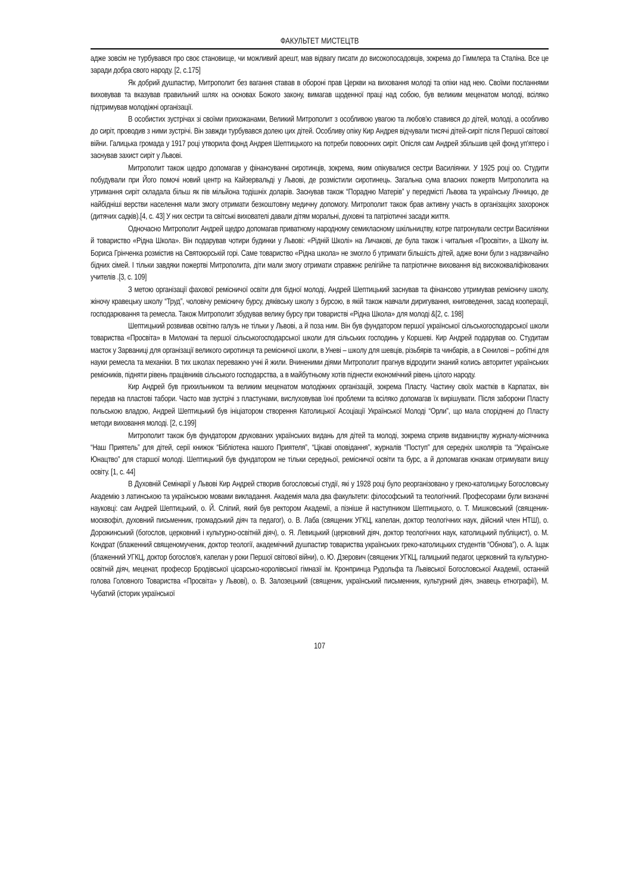ФАКУЛЬТЕТ МИСТЕЦТВ
адже зовсім не турбувався про своє становище, чи можливий арешт, мав відвагу писати до високопосадовців, зокрема до Гіммлера та Сталіна. Все це заради добра свого народу. [2, с.175]
Як добрий душпастир, Митрополит без вагання ставав в обороні прав Церкви на виховання молоді та опіки над нею. Своїми посланнями виховував та вказував правильний шлях на основах Божого закону, вимагав щоденної праці над собою, був великим меценатом молоді, всіляко підтримував молодіжні організації.
В особистих зустрічах зі своїми прихожанами, Великий Митрополит з особливою увагою та любов'ю ставився до дітей, молоді, а особливо до сиріт, проводив з ними зустрічі. Він завжди турбувався долею цих дітей. Особливу опіку Кир Андрея відчували тисячі дітей-сиріт після Першої світової війни. Галицька громада у 1917 році утворила фонд Андрея Шептицького на потреби повоєнних сиріт. Опісля сам Андрей збільшив цей фонд уп'ятеро і заснував захист сиріт у Львові.
Митрополит також щедро допомагав у фінансуванні сиротинців, зокрема, яким опікувалися сестри Василіянки. У 1925 році оо. Студити побудували при Його помочі новий центр на Кайзервальді у Львові, де розмістили сиротинець. Загальна сума власних пожертв Митрополита на утримання сиріт складала більш як пів мільйона тодішніх доларів. Заснував також “Порадню Матерів” у передмісті Львова та українську Лічницю, де найбідніші верстви населення мали змогу отримати безкоштовну медичну допомогу. Митрополит також брав активну участь в організаціях захоронок (дитячих садків).[4, с. 43] У них сестри та світські вихователі давали дітям моральні, духовні та патріотичні засади життя.
Одночасно Митрополит Андрей щедро допомагав приватному народному семикласному шкільництву, котре патронували сестри Василіянки й товариство «Рідна Школа». Він подарував чотири будинки у Львові: «Рідній Школі» на Личакові, де була також і читальня «Просвіти», а Школу ім. Бориса Грінченка розмістив на Святоюрській горі. Саме товариство «Рідна школа» не змогло б утримати більшість дітей, адже вони були з надзвичайно бідних сімей. І тільки завдяки пожертві Митрополита, діти мали змогу отримати справжнє релігійне та патріотичне виховання від висококваліфікованих учителів .[3, с. 109]
З метою організації фахової ремісничої освіти для бідної молоді, Андрей Шептицький заснував та фінансово утримував ремісничу школу, жіночу кравецьку школу “Труд”, чоловічу ремісничу бурсу, дяківську школу з бурсою, в якій також навчали диригування, книговедення, засад кооперації, господарювання та ремесла. Також Митрополит збудував велику бурсу при товаристві «Рідна Школа» для молоді &[2, с. 198]
Шептицький розвивав освітню галузь не тільки у Львові, а й поза ним. Він був фундатором першої української сільськогосподарської школи товариства «Просвіта» в Милowані та першої сільськогосподарської школи для сільських господинь у Коршеві. Кир Андрей подарував оо. Студитам маєток у Зарваниці для організації великого сиротинця та ремісничої школи, в Уневі – школу для шевців, різьбярів та чинбарів, а в Скнилові – робітні для науки ремесла та механіки. В тих школах переважно учні й жили. Вчиненими діями Митрополит прагнув відродити знаний колись авторитет українських ремісників, підняти рівень працівників сільського господарства, а в майбутньому хотів піднести економічний рівень цілого народу.
Кир Андрей був прихильником та великим меценатом молодіжних організацій, зокрема Пласту. Частину своїх маєтків в Карпатах, він передав на пластові табори. Часто мав зустрічі з пластунами, вислуховував їхні проблеми та всіляко допомагав їх вирішувати. Після заборони Пласту польською владою, Андрей Шептицький був ініціатором створення Католицької Асоціації Української Молоді “Орли”, що мала споріднені до Пласту методи виховання молоді. [2, с.199]
Митрополит також був фундатором друкованих українських видань для дітей та молоді, зокрема сприяв видавництву журналу-місячника “Наш Приятель” для дітей, серії книжок “Бібліотека нашого Приятеля”, “Цікаві оповідання”, журналів “Поступ” для середніх школярів та “Українське Юнацтво” для старшої молоді. Шептицький був фундатором не тільки середньої, ремісничої освіти та бурс, а й допомагав юнакам отримувати вищу освіту. [1, с. 44]
В Духовній Семінарії у Львові Кир Андрей створив богословські студії, які у 1928 році було реорганізовано у греко-католицьку Богословську Академію з латинською та українською мовами викладання. Академія мала два факультети: філософський та теологічний. Професорами були визначні науковці: сам Андрей Шептицький, о. Й. Сліпий, який був ректором Академії, а пізніше й наступником Шептицького, о. Т. Мишковський (священик-москвофіл, духовний письменник, громадський діяч та педагог), о. В. Лаба (священик УГКЦ, капелан, доктор теологічних наук, дійсний член НТШ), о. Дорожинський (богослов, церковний і культурно-освітній діяч), о. Я. Левицький (церковний діяч, доктор теологічних наук, католицький публіцист), о. М. Кондрат (блаженний священомученик, доктор теології, академічний душпастир товариства українських греко-католицьких студентів “Обнова”), о. А. Іщак (блаженний УГКЦ, доктор богослов'я, капелан у роки Першої світової війни), о. Ю. Дзерович (священик УГКЦ, галицький педагог, церковний та культурно-освітній діяч, меценат, професор Бродівської цісарсько-королівської гімназії ім. Кронпринца Рудольфа та Львівської Богословської Академії, останній голова Головного Товариства «Просвіта» у Львові), о. В. Залозецький (священик, український письменник, культурний діяч, знавець етнографії), М. Чубатий (історик української
107